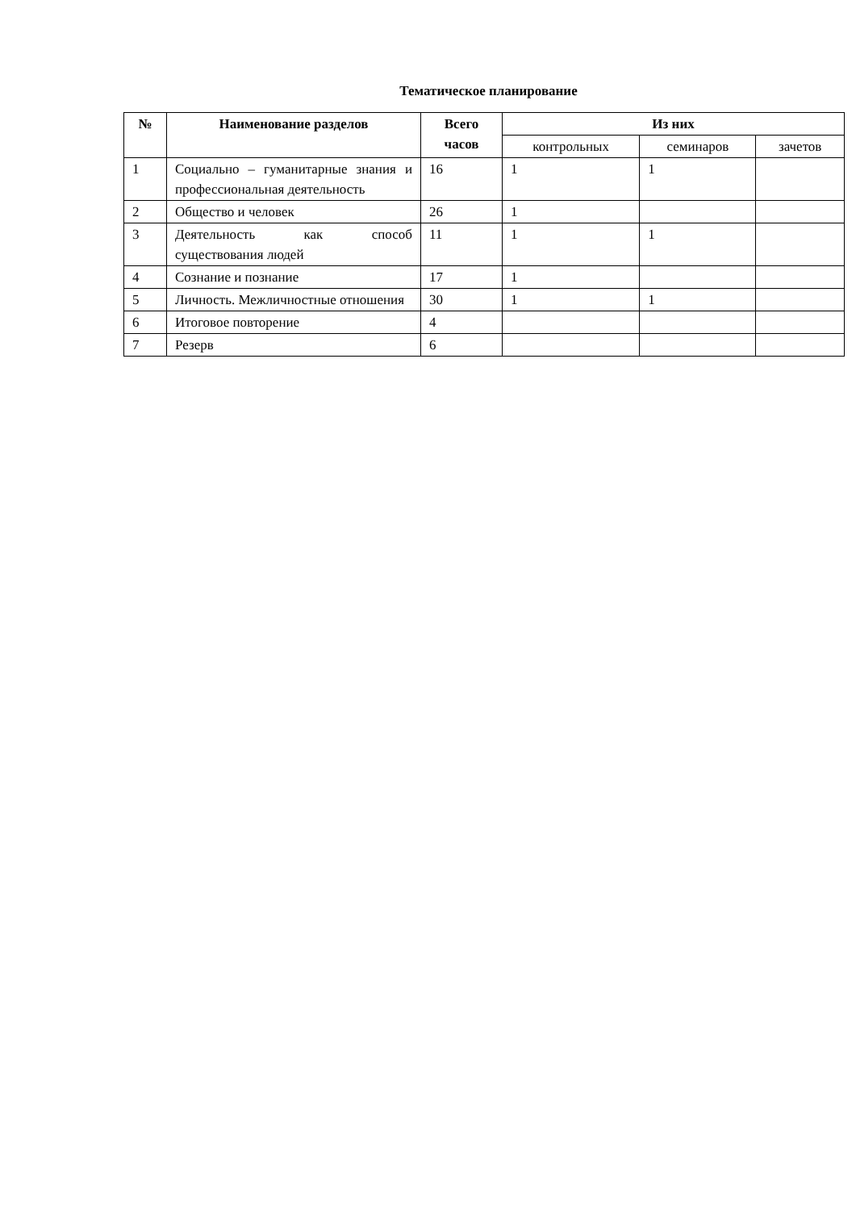Тематическое планирование
| № | Наименование разделов | Всего часов | Из них | | |
| --- | --- | --- | --- | --- | --- |
| | | | контрольных | семинаров | зачетов |
| 1 | Социально – гуманитарные знания и профессиональная деятельность | 16 | 1 | 1 | |
| 2 | Общество и человек | 26 | 1 | | |
| 3 | Деятельность как способ существования людей | 11 | 1 | 1 | |
| 4 | Сознание и познание | 17 | 1 | | |
| 5 | Личность. Межличностные отношения | 30 | 1 | 1 | |
| 6 | Итоговое повторение | 4 | | | |
| 7 | Резерв | 6 | | | |